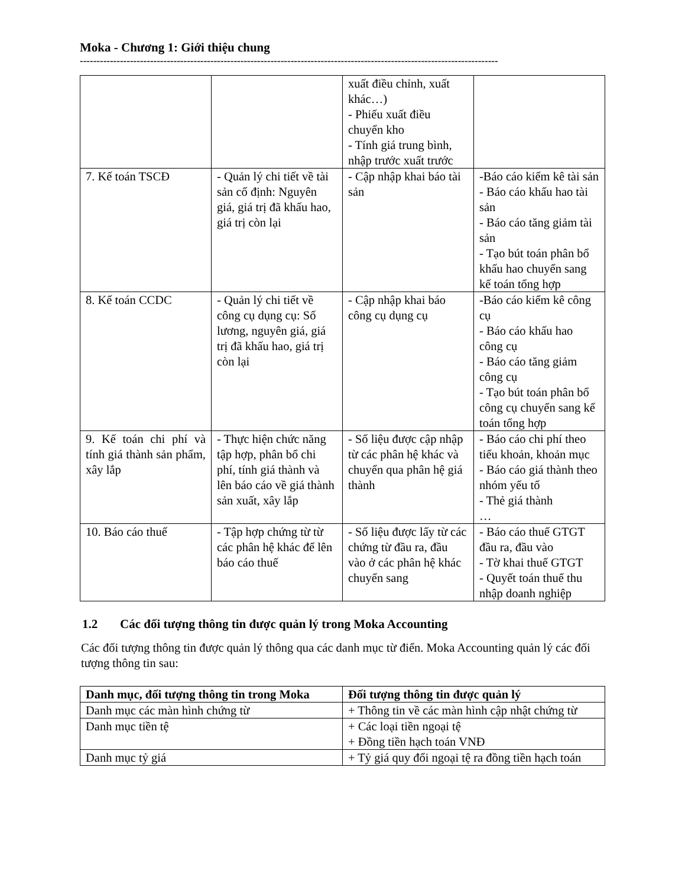Moka - Chương 1: Giới thiệu chung
-----------------------------------------------------------------------------------------------------------------------------
| | | xuất điều chỉnh, xuất khác…) - Phiếu xuất điều chuyển kho - Tính giá trung bình, nhập trước xuất trước | |
| 7. Kế toán TSCĐ | - Quản lý chi tiết về tài sản cố định: Nguyên giá, giá trị đã khấu hao, giá trị còn lại | - Cập nhập khai báo tài sản | -Báo cáo kiểm kê tài sản - Báo cáo khấu hao tài sản - Báo cáo tăng giảm tài sản - Tạo bút toán phân bổ khấu hao chuyển sang kế toán tổng hợp |
| 8. Kế toán CCDC | - Quản lý chi tiết về công cụ dụng cụ: Số lương, nguyên giá, giá trị đã khấu hao, giá trị còn lại | - Cập nhập khai báo công cụ dụng cụ | -Báo cáo kiểm kê công cụ - Báo cáo khấu hao công cụ - Báo cáo tăng giảm công cụ - Tạo bút toán phân bổ công cụ chuyển sang kế toán tổng hợp |
| 9. Kế toán chi phí và tính giá thành sản phẩm, xây lắp | - Thực hiện chức năng tập hợp, phân bổ chi phí, tính giá thành và lên báo cáo về giá thành sản xuất, xây lắp | - Số liệu được cập nhập từ các phân hệ khác và chuyển qua phân hệ giá thành | - Báo cáo chi phí theo tiểu khoản, khoản mục - Báo cáo giá thành theo nhóm yếu tố - Thẻ giá thành … |
| 10. Báo cáo thuế | - Tập hợp chứng từ từ các phân hệ khác để lên báo cáo thuế | - Số liệu được lấy từ các chứng từ đầu ra, đầu vào ở các phân hệ khác chuyển sang | - Báo cáo thuế GTGT đầu ra, đầu vào - Tờ khai thuế GTGT - Quyết toán thuế thu nhập doanh nghiệp |
1.2 Các đối tượng thông tin được quản lý trong Moka Accounting
Các đối tượng thông tin được quản lý thông qua các danh mục từ điển. Moka Accounting quản lý các đối tượng thông tin sau:
| Danh mục, đối tượng thông tin trong Moka | Đối tượng thông tin được quản lý |
| --- | --- |
| Danh mục các màn hình chứng từ | + Thông tin về các màn hình cập nhật chứng từ |
| Danh mục tiền tệ | + Các loại tiền ngoại tệ + Đồng tiền hạch toán VNĐ |
| Danh mục tỷ giá | + Tỷ giá quy đổi ngoại tệ ra đồng tiền hạch toán |